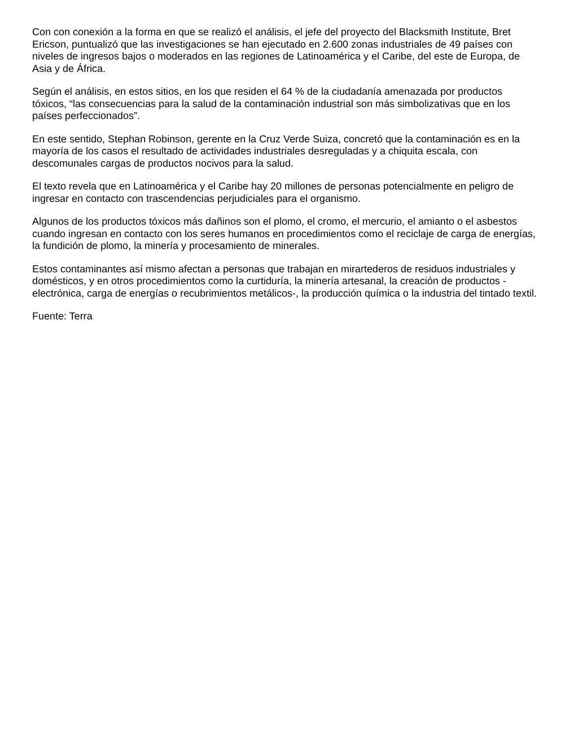Con con conexión a la forma en que se realizó el análisis, el jefe del proyecto del Blacksmith Institute, Bret Ericson, puntualizó que las investigaciones se han ejecutado en 2.600 zonas industriales de 49 países con niveles de ingresos bajos o moderados en las regiones de Latinoamérica y el Caribe, del este de Europa, de Asia y de África.
Según el análisis, en estos sitios, en los que residen el 64 % de la ciudadanía amenazada por productos tóxicos, “las consecuencias para la salud de la contaminación industrial son más simbolizativas que en los países perfeccionados”.
En este sentido, Stephan Robinson, gerente en la Cruz Verde Suiza, concretó que la contaminación es en la mayoría de los casos el resultado de actividades industriales desreguladas y a chiquita escala, con descomunales cargas de productos nocivos para la salud.
El texto revela que en Latinoamérica y el Caribe hay 20 millones de personas potencialmente en peligro de ingresar en contacto con trascendencias perjudiciales para el organismo.
Algunos de los productos tóxicos más dañinos son el plomo, el cromo, el mercurio, el amianto o el asbestos cuando ingresan en contacto con los seres humanos en procedimientos como el reciclaje de carga de energías, la fundición de plomo, la minería y procesamiento de minerales.
Estos contaminantes así mismo afectan a personas que trabajan en mirartederos de residuos industriales y domésticos, y en otros procedimientos como la curtiduría, la minería artesanal, la creación de productos -electrónica, carga de energías o recubrimientos metálicos-, la producción química o la industria del tintado textil.
Fuente: Terra